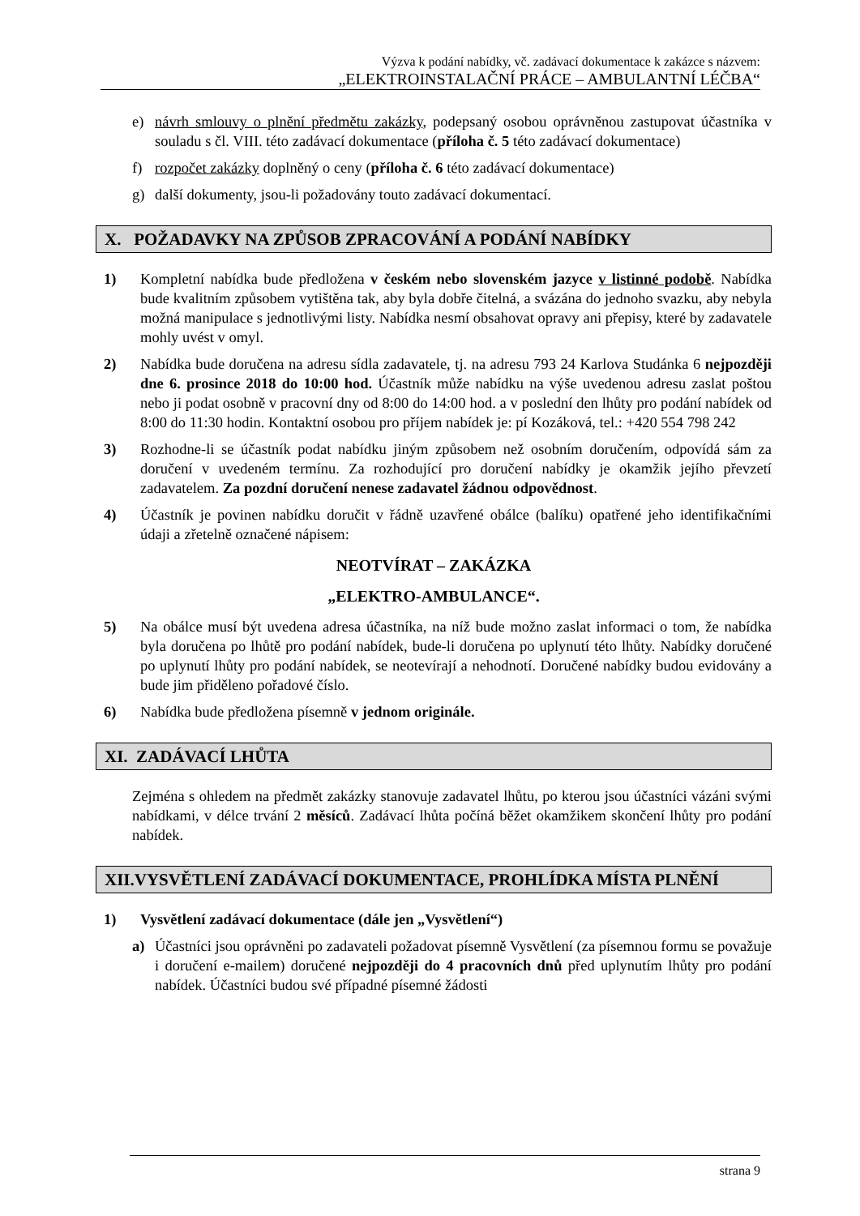Výzva k podání nabídky, vč. zadávací dokumentace k zakázce s názvem:
„ELEKTROINSTALAČNÍ PRÁCE – AMBULANTNÍ LÉČBA“
e) návrh smlouvy o plnění předmětu zakázky, podepsaný osobou oprávněnou zastupovat účastníka v souladu s čl. VIII. této zadávací dokumentace (příloha č. 5 této zadávací dokumentace)
f) rozpočet zakázky doplněný o ceny (příloha č. 6 této zadávací dokumentace)
g) další dokumenty, jsou-li požadovány touto zadávací dokumentací.
X. POŽADAVKY NA ZPŮSOB ZPRACOVÁNÍ A PODÁNÍ NABÍDKY
1) Kompletní nabídka bude předložena v českém nebo slovenském jazyce v listinné podobě. Nabídka bude kvalitním způsobem vytištěna tak, aby byla dobře čitelná, a svázána do jednoho svazku, aby nebyla možná manipulace s jednotlivými listy. Nabídka nesmí obsahovat opravy ani přepisy, které by zadavatele mohly uvést v omyl.
2) Nabídka bude doručena na adresu sídla zadavatele, tj. na adresu 793 24 Karlova Studánka 6 nejpozději dne 6. prosince 2018 do 10:00 hod. Účastník může nabídku na výše uvedenou adresu zaslat poštou nebo ji podat osobně v pracovní dny od 8:00 do 14:00 hod. a v poslední den lhůty pro podání nabídek od 8:00 do 11:30 hodin. Kontaktní osobou pro příjem nabídek je: pí Kozáková, tel.: +420 554 798 242
3) Rozhodne-li se účastník podat nabídku jiným způsobem než osobním doručením, odpovídá sám za doručení v uvedeném termínu. Za rozhodující pro doručení nabídky je okamžik jejího převzetí zadavatelem. Za pozdní doručení nenese zadavatel žádnou odpovědnost.
4) Účastník je povinen nabídku doručit v řádně uzavřené obálce (balíku) opatřené jeho identifikačními údaji a zřetelně označené nápisem:
NEOTVÍRAT – ZAKÁZKA
„ELEKTRO-AMBULANCE“.
5) Na obálce musí být uvedena adresa účastníka, na níž bude možno zaslat informaci o tom, že nabídka byla doručena po lhůtě pro podání nabídek, bude-li doručena po uplynutí této lhůty. Nabídky doručené po uplynutí lhůty pro podání nabídek, se neotevírají a nehodnotí. Doručené nabídky budou evidovány a bude jim přiděleno pořadové číslo.
6) Nabídka bude předložena písemně v jednom originále.
XI. ZADÁVACÍ LHŮTA
Zejména s ohledem na předmět zakázky stanovuje zadavatel lhůtu, po kterou jsou účastníci vázáni svými nabídkami, v délce trvání 2 měsíců. Zadávací lhůta počíná běžet okamžikem skončení lhůty pro podání nabídek.
XII.VYSVĚTLENÍ ZADÁVACÍ DOKUMENTACE, PROHLÍDKA MÍSTA PLNĚNÍ
1) Vysvětlení zadávací dokumentace (dále jen „Vysvětlení“)
a) Účastníci jsou oprávněni po zadavateli požadovat písemně Vysvětlení (za písemnou formu se považuje i doručení e-mailem) doručené nejpozději do 4 pracovních dnů před uplynutím lhůty pro podání nabídek. Účastníci budou své případné písemné žádosti
strana 9